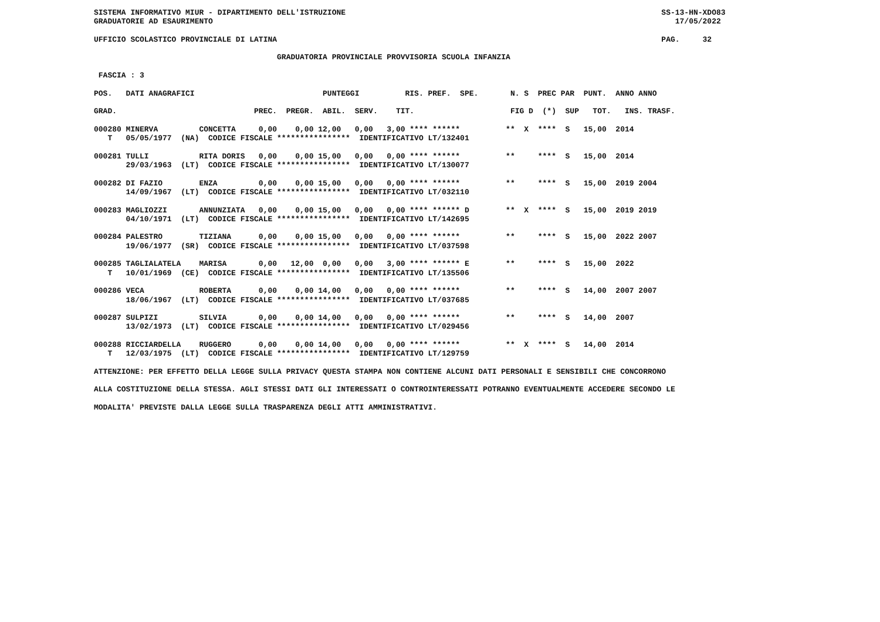SISTEMA INFORMATIVO MIUR - DIPARTIMENTO DELL'ISTRUZIONE                                                                     SS-13-HN-XDO83
GRADUATORIE AD ESAURIMENTO                                                                                                     17/05/2022

UFFICIO SCOLASTICO PROVINCIALE DI LATINA                                                                                    PAG.     32

                                        GRADUATORIA PROVINCIALE PROVVISORIA SCUOLA INFANZIA

 FASCIA : 3

POS.   DATI ANAGRAFICI                            PUNTEGGI          RIS. PREF.  SPE.       N. S  PREC PAR  PUNT.  ANNO ANNO

GRAD.                              PREC.  PREGR.  ABIL.  SERV.    TIT.                     FIG D  (*)  SUP   TOT.   INS. TRASF.

000280 MINERVA         CONCETTA     0,00    0,00 12,00   0,00   3,00 **** ******          **  X  ****  S   15,00  2014
   T   05/05/1977  (NA)  CODICE FISCALE ****************  IDENTIFICATIVO LT/132401

000281 TULLI           RITA DORIS   0,00    0,00 15,00   0,00   0,00 **** ******          **     ****  S   15,00  2014
       29/03/1963  (LT)  CODICE FISCALE ****************  IDENTIFICATIVO LT/130077

000282 DI FAZIO        ENZA         0,00    0,00 15,00   0,00   0,00 **** ******          **     ****  S   15,00  2019 2004
       14/09/1967  (LT)  CODICE FISCALE ****************  IDENTIFICATIVO LT/032110

000283 MAGLIOZZI       ANNUNZIATA   0,00    0,00 15,00   0,00   0,00 **** ****** D        **  X  ****  S   15,00  2019 2019
       04/10/1971  (LT)  CODICE FISCALE ****************  IDENTIFICATIVO LT/142695

000284 PALESTRO        TIZIANA      0,00    0,00 15,00   0,00   0,00 **** ******          **     ****  S   15,00  2022 2007
       19/06/1977  (SR)  CODICE FISCALE ****************  IDENTIFICATIVO LT/037598

000285 TAGLIALATELA    MARISA       0,00   12,00  0,00   0,00   3,00 **** ****** E        **     ****  S   15,00  2022
   T   10/01/1969  (CE)  CODICE FISCALE ****************  IDENTIFICATIVO LT/135506

000286 VECA            ROBERTA      0,00    0,00 14,00   0,00   0,00 **** ******          **     ****  S   14,00  2007 2007
       18/06/1967  (LT)  CODICE FISCALE ****************  IDENTIFICATIVO LT/037685

000287 SULPIZI         SILVIA       0,00    0,00 14,00   0,00   0,00 **** ******          **     ****  S   14,00  2007
       13/02/1973  (LT)  CODICE FISCALE ****************  IDENTIFICATIVO LT/029456

000288 RICCIARDELLA    RUGGERO      0,00    0,00 14,00   0,00   0,00 **** ******          **  X  ****  S   14,00  2014
   T   12/03/1975  (LT)  CODICE FISCALE ****************  IDENTIFICATIVO LT/129759

ATTENZIONE: PER EFFETTO DELLA LEGGE SULLA PRIVACY QUESTA STAMPA NON CONTIENE ALCUNI DATI PERSONALI E SENSIBILI CHE CONCORRONO

ALLA COSTITUZIONE DELLA STESSA. AGLI STESSI DATI GLI INTERESSATI O CONTROINTERESSATI POTRANNO EVENTUALMENTE ACCEDERE SECONDO LE

MODALITA' PREVISTE DALLA LEGGE SULLA TRASPARENZA DEGLI ATTI AMMINISTRATIVI.